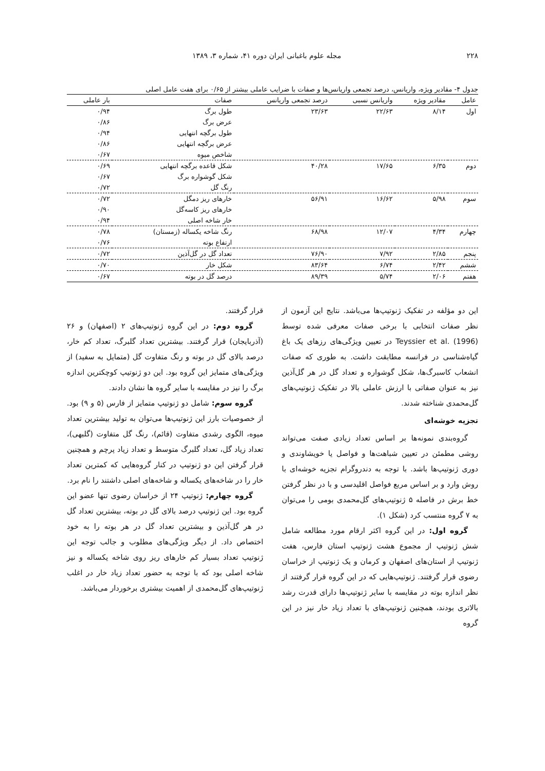۲۲۸ مجله علوم باغبانی ایران دوره ۴۱، شماره ۳، ۱۳۸۹
جدول ۴- مقادیر ویژه، واریانس، درصد تجمعی واریانس‌ها و صفات با ضرایب عاملی بیشتر از ۰/۶۵ برای هفت عامل اصلی
| عامل | مقادیر ویژه | واریانس نسبی | درصد تجمعی واریانس | صفات | بار عاملی |
| --- | --- | --- | --- | --- | --- |
| اول | ۸/۱۴ | ۲۲/۶۳ | ۲۳/۶۳ | طول برگ | ۰/۹۴ |
| | | | | عرض برگ | ۰/۸۶ |
| | | | | طول برگچه انتهایی | ۰/۹۴ |
| | | | | عرض برگچه انتهایی | ۰/۸۶ |
| | | | | شاخص میوه | ۰/۶۷ |
| دوم | ۶/۳۵ | ۱۷/۶۵ | ۴۰/۲۸ | شکل قاعده برگچه انتهایی | ۰/۶۹ |
| | | | | شکل گوشواره برگ | ۰/۶۷ |
| | | | | رنگ گل | ۰/۷۲ |
| سوم | ۵/۹۸ | ۱۶/۶۲ | ۵۶/۹۱ | خارهای ریز دمگل | ۰/۷۲ |
| | | | | خارهای ریز کاسه‌گل | ۰/۹۰ |
| | | | | خار شاخه اصلی | ۰/۹۴ |
| چهارم | ۴/۳۴ | ۱۲/۰۷ | ۶۸/۹۸ | رنگ شاخه یکساله (زمستان) | ۰/۷۸ |
| | | | | ارتفاع بوته | ۰/۷۶ |
| پنجم | ۲/۸۵ | ۷/۹۲ | ۷۶/۹۰ | تعداد گل در گل‌آذین | ۰/۷۲ |
| ششم | ۲/۴۲ | ۶/۷۴ | ۸۳/۶۴ | شکل خار | ۰/۷۰ |
| هفتم | ۲/۰۶ | ۵/۷۴ | ۸۹/۳۹ | درصد گل در بوته | ۰/۶۷ |
این دو مؤلفه در تفکیک ژنوتیپ‌ها می‌باشد. نتایج این آزمون از نظر صفات انتخابی با برخی صفات معرفی شده توسط Teyssier et al. (1996) در تعیین ویژگی‌های رزهای یک باغ گیاه‌شناسی در فرانسه مطابقت داشت. به طوری که صفات انشعاب کاسبرگ‌ها، شکل گوشواره و تعداد گل در هر گل‌آذین نیز به عنوان صفاتی با ارزش عاملی بالا در تفکیک ژنوتیپ‌های گل‌محمدی شناخته شدند.
تجزیه خوشه‌ای
گروه‌بندی نمونه‌ها بر اساس تعداد زیادی صفت می‌تواند روشی مطمئن در تعیین شباهت‌ها و فواصل یا خویشاوندی و دوری ژنوتیپ‌ها باشد. با توجه به دندروگرام تجزیه خوشه‌ای با روش وارد و بر اساس مربع فواصل اقلیدسی و با در نظر گرفتن خط برش در فاصله ۵ ژنوتیپ‌های گل‌محمدی بومی را می‌توان به ۷ گروه منتسب کرد (شکل ۱).
گروه اول: در این گروه اکثر ارقام مورد مطالعه شامل شش ژنوتیپ از مجموع هشت ژنوتیپ استان فارس، هفت ژنوتیپ از استان‌های اصفهان و کرمان و یک ژنوتیپ از خراسان رضوی قرار گرفتند. ژنوتیپ‌هایی که در این گروه قرار گرفتند از نظر اندازه بوته در مقایسه با سایر ژنوتیپ‌ها دارای قدرت رشد بالاتری بودند، همچنین ژنوتیپ‌های با تعداد زیاد خار نیز در این گروه
قرار گرفتند.
گروه دوم: در این گروه ژنوتیپ‌های ۲ (اصفهان) و ۲۶ (آذربایجان) قرار گرفتند. بیشترین تعداد گلبرگ، تعداد کم خار، درصد بالای گل در بوته و رنگ متفاوت گل (متمایل به سفید) از ویژگی‌های متمایز این گروه بود. این دو ژنوتیپ کوچکترین اندازه برگ را نیز در مقایسه با سایر گروه ها نشان دادند.
گروه سوم: شامل دو ژنوتیپ متمایز از فارس (۵ و ۹) بود. از خصوصیات بارز این ژنوتیپ‌ها می‌توان به تولید بیشترین تعداد میوه، الگوی رشدی متفاوت (قائم)، رنگ گل متفاوت (گلبهی)، تعداد زیاد گل، تعداد گلبرگ متوسط و تعداد زیاد پرچم و همچنین قرار گرفتن این دو ژنوتیپ در کنار گروه‌هایی که کمترین تعداد خار را در شاخه‌های یکساله و شاخه‌های اصلی داشتند را نام برد.
گروه چهارم: ژنوتیپ ۲۴ از خراسان رضوی تنها عضو این گروه بود. این ژنوتیپ درصد بالای گل در بوته، بیشترین تعداد گل در هر گل‌آذین و بیشترین تعداد گل در هر بوته را به خود اختصاص داد. از دیگر ویژگی‌های مطلوب و جالب توجه این ژنوتیپ تعداد بسیار کم خارهای ریز روی شاخه یکساله و نیز شاخه اصلی بود که با توجه به حضور تعداد زیاد خار در اغلب ژنوتیپ‌های گل‌محمدی از اهمیت بیشتری برخوردار می‌باشد.